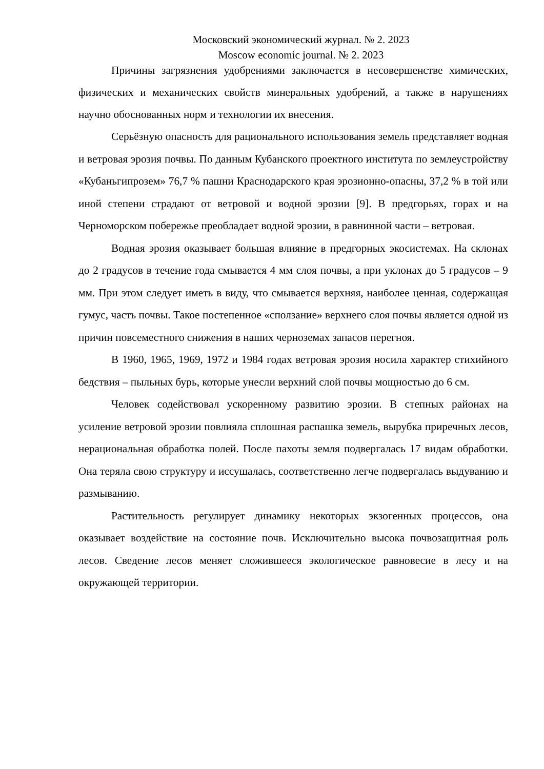Московский экономический журнал. № 2. 2023
Moscow economic journal. № 2. 2023
Причины загрязнения удобрениями заключается в несовершенстве химических, физических и механических свойств минеральных удобрений, а также в нарушениях научно обоснованных норм и технологии их внесения.
Серьёзную опасность для рационального использования земель представляет водная и ветровая эрозия почвы. По данным Кубанского проектного института по землеустройству «Кубаньгипрозем» 76,7 % пашни Краснодарского края эрозионно-опасны, 37,2 % в той или иной степени страдают от ветровой и водной эрозии [9]. В предгорьях, горах и на Черноморском побережье преобладает водной эрозии, в равнинной части – ветровая.
Водная эрозия оказывает большая влияние в предгорных экосистемах. На склонах до 2 градусов в течение года смывается 4 мм слоя почвы, а при уклонах до 5 градусов – 9 мм. При этом следует иметь в виду, что смывается верхняя, наиболее ценная, содержащая гумус, часть почвы. Такое постепенное «сползание» верхнего слоя почвы является одной из причин повсеместного снижения в наших черноземах запасов перегноя.
В 1960, 1965, 1969, 1972 и 1984 годах ветровая эрозия носила характер стихийного бедствия – пыльных бурь, которые унесли верхний слой почвы мощностью до 6 см.
Человек содействовал ускоренному развитию эрозии. В степных районах на усиление ветровой эрозии повлияла сплошная распашка земель, вырубка приречных лесов, нерациональная обработка полей. После пахоты земля подвергалась 17 видам обработки. Она теряла свою структуру и иссушалась, соответственно легче подвергалась выдуванию и размыванию.
Растительность регулирует динамику некоторых экзогенных процессов, она оказывает воздействие на состояние почв. Исключительно высока почвозащитная роль лесов. Сведение лесов меняет сложившееся экологическое равновесие в лесу и на окружающей территории.